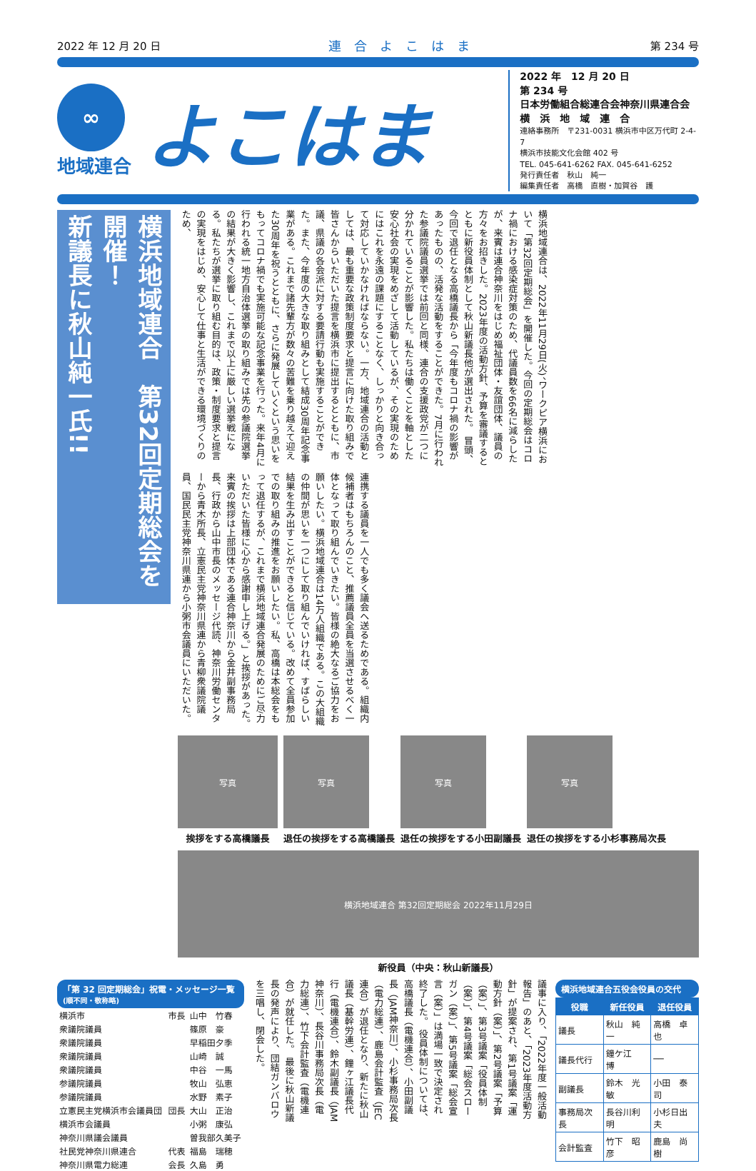2022 年 12 月 20 日 連合よこはま 第 234 号
∞
地域連合
よこはま
2022 年　12 月 20 日
第 234 号
日本労働組合総連合会神奈川県連合会
横　浜　地　域　連　合
連絡事務所　〒231-0031 横浜市中区万代町 2-4-7
横浜市技能文化会館 402 号
TEL. 045-641-6262 FAX. 045-641-6252
発行責任者　秋山　純一
編集責任者　高橋　直樹・加賀谷　護
横浜地域連合　第32回定期総会を開催！
新議長に秋山純一氏!!
横浜地域連合は、2022年11月29日(火)、ワークピア横浜において「第32回定期総会」を開催した。今回の定期総会はコロナ禍における感染症対策のため、代議員数を66名に減らしたが、来賓は連合神奈川をはじめ福祉団体・友誼団体、議員の方々をお招きした。2023年度の活動方針、予算を審議するとともに新役員体制として秋山新議長他が選出された。 冒頭、今回で退任となる高橋議長から「今年度もコロナ禍の影響があったものの、活発な活動をすることができた。7月に行われた参議院議員選挙では前回と同様、連合の支援政党が二つに分かれていることが影響した。私たちは働くことを軸とした安心社会の実現をめざして活動しているが、その実現のためにはこれを永遠の課題にすることなく、しっかりと向き合って対応していかなければならない。一方、地域連合の活動としては、最も重要な政策制度要求と提言に向けた取り組みで皆さんからいただいた提言を横浜市に提出するとともに、市議、県議の各会派に対する要請行動も実施することができた。また、今年度の大きな取り組みとして結成30周年記念事業がある。これまで諸先輩方が数々の苦難を乗り越えて迎えた30周年を祝うとともに、さらに発展していくという思いをもってコロナ禍でも実施可能な記念事業を行った。来年4月に行われる統一地方自治体選挙の取り組みでは先の参議院選挙の結果が大きく影響し、これまで以上に厳しい選挙戦になる。私たちが選挙に取り組む目的は、政策・制度要求と提言の実現をはじめ、安心して仕事と生活ができる環境づくりのため、
連携する議員を一人でも多く議会へ送るためである。組織内候補者はもちろんのこと、推薦議員全員を当選させるべく一体となって取り組んでいきたい。皆様の絶大なるご協力をお願いしたい。横浜地域連合は14万人組織である。この大組織の仲間が思いを一つにして取り組んでいければ、すばらしい結果を生み出すことができると信じている。改めて全員参加での取り組みの推進をお願いしたい。私、高橋は本総会をもって退任するが、これまで横浜地域連合発展のためにご尽力いただいた皆様に心から感謝申し上げる。」と挨拶があった。 来賓の挨拶は上部団体である連合神奈川から金井副事務局長、行政から山中市長のメッセージ代読、神奈川労働センターから青木所長、立憲民主党神奈川県連から青柳衆議院議員、国民民主党神奈川県連から小粥市会議員にいただいた。
写真
挨拶をする高橋議長
写真
退任の挨拶をする高橋議長
写真
退任の挨拶をする小田副議長
写真
退任の挨拶をする小杉事務局次長
横浜地域連合 第32回定期総会 2022年11月29日
新役員（中央：秋山新議長）
「第 32 回定期総会」祝電・メッセージ一覧 (順不同・敬称略)
| 横浜市 | 市長 | 山中 竹春 |
| 衆議院議員 | | 篠原 豪 |
| 衆議院議員 | | 早稲田夕季 |
| 衆議院議員 | | 山崎 誠 |
| 衆議院議員 | | 中谷 一馬 |
| 参議院議員 | | 牧山 弘恵 |
| 参議院議員 | | 水野 素子 |
| 立憲民主党横浜市会議員団 | 団長 | 大山 正治 |
| 横浜市会議員 | | 小粥 康弘 |
| 神奈川県議会議員 | | 曽我部久美子 |
| 社民党神奈川県連合 | 代表 | 福島 瑞穂 |
| 神奈川県電力総連 | 会長 | 久島 勇 |
議事に入り、「2022年度一般活動報告」のあと、「2023年度活動方針」が提案され、第1号議案「運動方針（案）」、第2号議案「予算（案）」、第3号議案「役員体制（案）」、第4号議案「総会スローガン（案）」、第5号議案「総会宣言（案）」は満場一致で決定され終了した。 役員体制については、高橋議長（電機連合）、小田副議長（JAM神奈川）、小杉事務局次長（電力総連）、鹿島会計監査（JEC連合）が退任となり、新たに秋山議長（基幹労連）、鐘ヶ江議長代行（電機連合）、鈴木副議長（JAM神奈川）、長谷川事務局次長（電力総連）、竹下会計監査（電機連合）が就任した。 最後に秋山新議長の発声により、団結ガンバロウを三唱し、閉会した。
横浜地域連合五役会役員の交代
| 役職 | 新任役員 | 退任役員 |
| --- | --- | --- |
| 議長 | 秋山 純一 | 高橋 卓也 |
| 議長代行 | 鐘ケ江 博 | ── |
| 副議長 | 鈴木 光敏 | 小田 泰司 |
| 事務局次長 | 長谷川利明 | 小杉日出夫 |
| 会計監査 | 竹下 昭彦 | 鹿島 尚樹 |